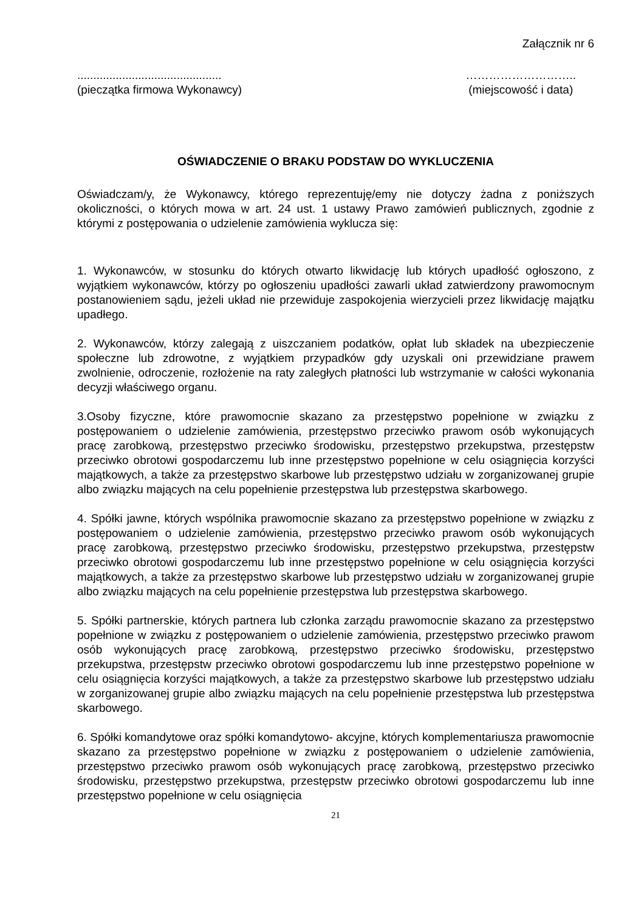Załącznik nr 6
.............................................
(pieczątka firmowa Wykonawcy)
………………………..
(miejscowość i data)
OŚWIADCZENIE O BRAKU PODSTAW DO WYKLUCZENIA
Oświadczam/y, że Wykonawcy, którego reprezentuję/emy nie dotyczy żadna z poniższych okoliczności, o których mowa w art. 24 ust. 1 ustawy Prawo zamówień publicznych, zgodnie z którymi z postępowania o udzielenie zamówienia wyklucza się:
1. Wykonawców, w stosunku do których otwarto likwidację lub których upadłość ogłoszono, z wyjątkiem wykonawców, którzy po ogłoszeniu upadłości zawarli układ zatwierdzony prawomocnym postanowieniem sądu, jeżeli układ nie przewiduje zaspokojenia wierzycieli przez likwidację majątku upadłego.
2. Wykonawców, którzy zalegają z uiszczaniem podatków, opłat lub składek na ubezpieczenie społeczne lub zdrowotne, z wyjątkiem przypadków gdy uzyskali oni przewidziane prawem zwolnienie, odroczenie, rozłożenie na raty zaległych płatności lub wstrzymanie w całości wykonania decyzji właściwego organu.
3.Osoby fizyczne, które prawomocnie skazano za przestępstwo popełnione w związku z postępowaniem o udzielenie zamówienia, przestępstwo przeciwko prawom osób wykonujących pracę zarobkową, przestępstwo przeciwko środowisku, przestępstwo przekupstwa, przestępstw przeciwko obrotowi gospodarczemu lub inne przestępstwo popełnione w celu osiągnięcia korzyści majątkowych, a także za przestępstwo skarbowe lub przestępstwo udziału w zorganizowanej grupie albo związku mających na celu popełnienie przestępstwa lub przestępstwa skarbowego.
4. Spółki jawne, których wspólnika prawomocnie skazano za przestępstwo popełnione w związku z postępowaniem o udzielenie zamówienia, przestępstwo przeciwko prawom osób wykonujących pracę zarobkową, przestępstwo przeciwko środowisku, przestępstwo przekupstwa, przestępstw przeciwko obrotowi gospodarczemu lub inne przestępstwo popełnione w celu osiągnięcia korzyści majątkowych, a także za przestępstwo skarbowe lub przestępstwo udziału w zorganizowanej grupie albo związku mających na celu popełnienie przestępstwa lub przestępstwa skarbowego.
5. Spółki partnerskie, których partnera lub członka zarządu prawomocnie skazano za przestępstwo popełnione w związku z postępowaniem o udzielenie zamówienia, przestępstwo przeciwko prawom osób wykonujących pracę zarobkową, przestępstwo przeciwko środowisku, przestępstwo przekupstwa, przestępstw przeciwko obrotowi gospodarczemu lub inne przestępstwo popełnione w celu osiągnięcia korzyści majątkowych, a także za przestępstwo skarbowe lub przestępstwo udziału w zorganizowanej grupie albo związku mających na celu popełnienie przestępstwa lub przestępstwa skarbowego.
6. Spółki komandytowe oraz spółki komandytowo- akcyjne, których komplementariusza prawomocnie skazano za przestępstwo popełnione w związku z postępowaniem o udzielenie zamówienia, przestępstwo przeciwko prawom osób wykonujących pracę zarobkową, przestępstwo przeciwko środowisku, przestępstwo przekupstwa, przestępstw przeciwko obrotowi gospodarczemu lub inne przestępstwo popełnione w celu osiągnięcia
21